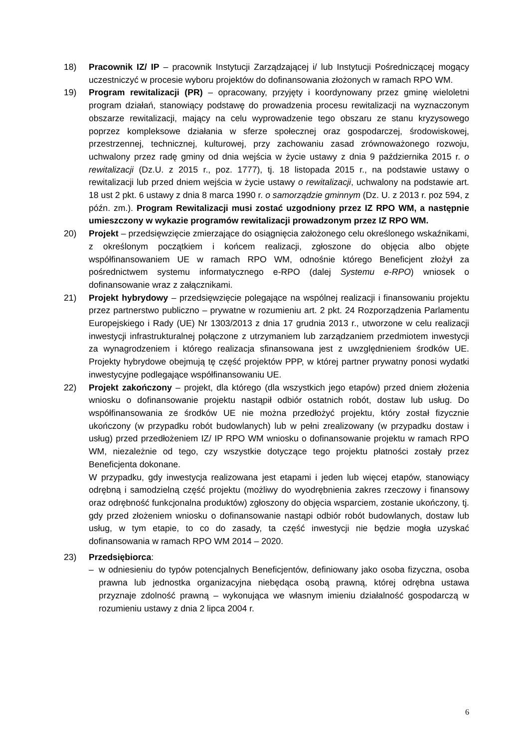18) Pracownik IZ/ IP – pracownik Instytucji Zarządzającej i/ lub Instytucji Pośredniczącej mogący uczestniczyć w procesie wyboru projektów do dofinansowania złożonych w ramach RPO WM.
19) Program rewitalizacji (PR) – opracowany, przyjęty i koordynowany przez gminę wieloletni program działań, stanowiący podstawę do prowadzenia procesu rewitalizacji na wyznaczonym obszarze rewitalizacji, mający na celu wyprowadzenie tego obszaru ze stanu kryzysowego poprzez kompleksowe działania w sferze społecznej oraz gospodarczej, środowiskowej, przestrzennej, technicznej, kulturowej, przy zachowaniu zasad zrównoważonego rozwoju, uchwalony przez radę gminy od dnia wejścia w życie ustawy z dnia 9 października 2015 r. o rewitalizacji (Dz.U. z 2015 r., poz. 1777), tj. 18 listopada 2015 r., na podstawie ustawy o rewitalizacji lub przed dniem wejścia w życie ustawy o rewitalizacji, uchwalony na podstawie art. 18 ust 2 pkt. 6 ustawy z dnia 8 marca 1990 r. o samorządzie gminnym (Dz. U. z 2013 r. poz 594, z późn. zm.). Program Rewitalizacji musi zostać uzgodniony przez IZ RPO WM, a następnie umieszczony w wykazie programów rewitalizacji prowadzonym przez IZ RPO WM.
20) Projekt – przedsięwzięcie zmierzające do osiągnięcia założonego celu określonego wskaźnikami, z określonym początkiem i końcem realizacji, zgłoszone do objęcia albo objęte współfinansowaniem UE w ramach RPO WM, odnośnie którego Beneficjent złożył za pośrednictwem systemu informatycznego e-RPO (dalej Systemu e-RPO) wniosek o dofinansowanie wraz z załącznikami.
21) Projekt hybrydowy – przedsięwzięcie polegające na wspólnej realizacji i finansowaniu projektu przez partnerstwo publiczno – prywatne w rozumieniu art. 2 pkt. 24 Rozporządzenia Parlamentu Europejskiego i Rady (UE) Nr 1303/2013 z dnia 17 grudnia 2013 r., utworzone w celu realizacji inwestycji infrastrukturalnej połączone z utrzymaniem lub zarządzaniem przedmiotem inwestycji za wynagrodzeniem i którego realizacja sfinansowana jest z uwzględnieniem środków UE. Projekty hybrydowe obejmują tę część projektów PPP, w której partner prywatny ponosi wydatki inwestycyjne podlegające współfinansowaniu UE.
22) Projekt zakończony – projekt, dla którego (dla wszystkich jego etapów) przed dniem złożenia wniosku o dofinansowanie projektu nastąpił odbiór ostatnich robót, dostaw lub usług. Do współfinansowania ze środków UE nie można przedłożyć projektu, który został fizycznie ukończony (w przypadku robót budowlanych) lub w pełni zrealizowany (w przypadku dostaw i usług) przed przedłożeniem IZ/ IP RPO WM wniosku o dofinansowanie projektu w ramach RPO WM, niezależnie od tego, czy wszystkie dotyczące tego projektu płatności zostały przez Beneficjenta dokonane.
W przypadku, gdy inwestycja realizowana jest etapami i jeden lub więcej etapów, stanowiący odrębną i samodzielną część projektu (możliwy do wyodrębnienia zakres rzeczowy i finansowy oraz odrębność funkcjonalna produktów) zgłoszony do objęcia wsparciem, zostanie ukończony, tj. gdy przed złożeniem wniosku o dofinansowanie nastąpi odbiór robót budowlanych, dostaw lub usług, w tym etapie, to co do zasady, ta część inwestycji nie będzie mogła uzyskać dofinansowania w ramach RPO WM 2014 – 2020.
23) Przedsiębiorca:
– w odniesieniu do typów potencjalnych Beneficjentów, definiowany jako osoba fizyczna, osoba prawna lub jednostka organizacyjna niebędąca osobą prawną, której odrębna ustawa przyznaje zdolność prawną – wykonująca we własnym imieniu działalność gospodarczą w rozumieniu ustawy z dnia 2 lipca 2004 r.
6